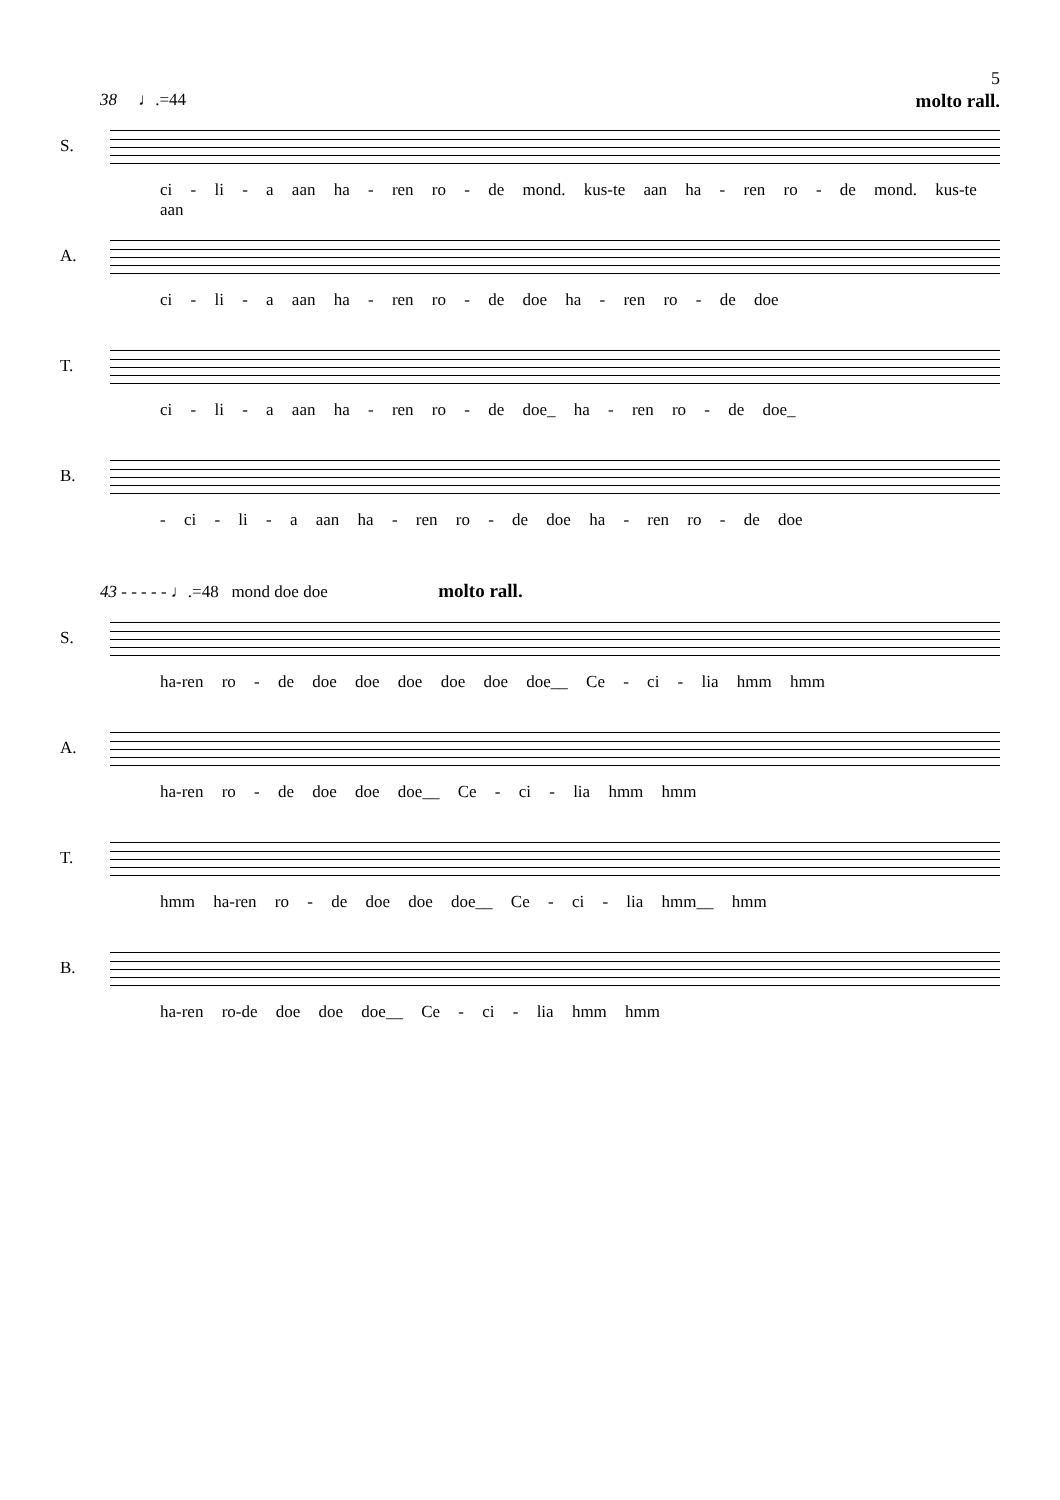5
38 ♩.=44 molto rall.
S.
ci - li - a aan ha - ren ro - de mond. kus-te aan ha - ren ro - de mond. kus-te aan
A.
ci - li - a aan ha - ren ro - de doe ha - ren ro - de doe
T.
ci - li - a aan ha - ren ro - de doe_ ha - ren ro - de doe_
B.
- ci - li - a aan ha - ren ro - de doe ha - ren ro - de doe
43 - - - - - ♩.=48 mond doe doe molto rall.
S.
ha-ren ro - de doe doe doe doe doe doe__ Ce - ci - lia hmm hmm
A.
ha-ren ro - de doe doe doe__ Ce - ci - lia hmm hmm
T.
hmm ha-ren ro - de doe doe doe__ Ce - ci - lia hmm__ hmm
B.
ha-ren ro-de doe doe doe__ Ce - ci - lia hmm hmm